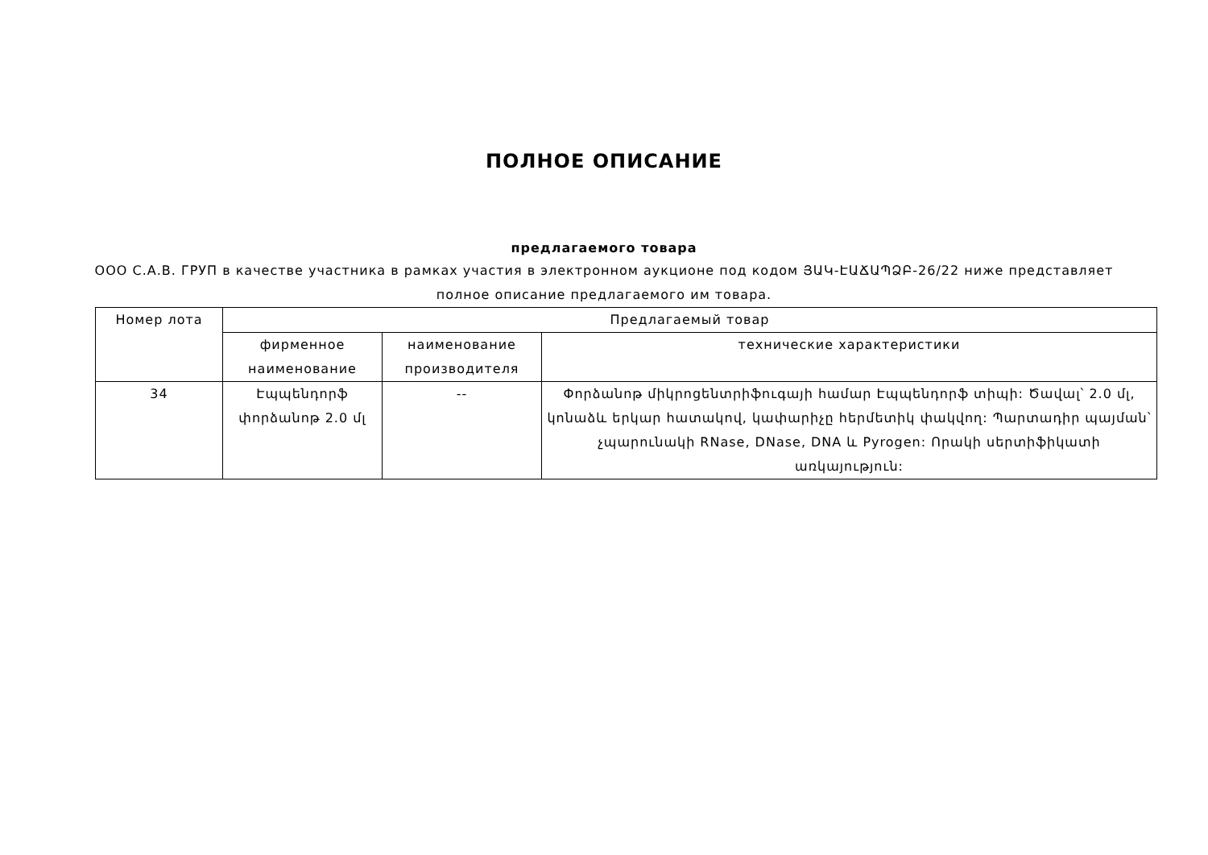ПОЛНОЕ ОПИСАНИЕ
предлагаемого товара
ООО С.А.В. ГРУП в качестве участника в рамках участия в электронном аукционе под кодом ՅԱԿ-ԷԱՃԱՊՁԲ-26/22 ниже представляет полное описание предлагаемого им товара.
| Номер лота | Предлагаемый товар | | |
| --- | --- | --- | --- |
| | фирменное наименование | наименование производителя | технические характеристики |
| 34 | Էպպենդորֆ փորձանոթ 2.0 մլ | -- | Փորձանոթ միկրոցենտրիֆուգայի համար Էպպենդորֆ տիպի: Ծավալ՝ 2.0 մլ, կոնաձև երկար հատակով, կափարիչը հերմետիկ փակվող: Պարտադիր պայման՝ չպարունակի RNase, DNase, DNA և Pyrogen: Որակի սերտիֆիկատի առկայություն: |